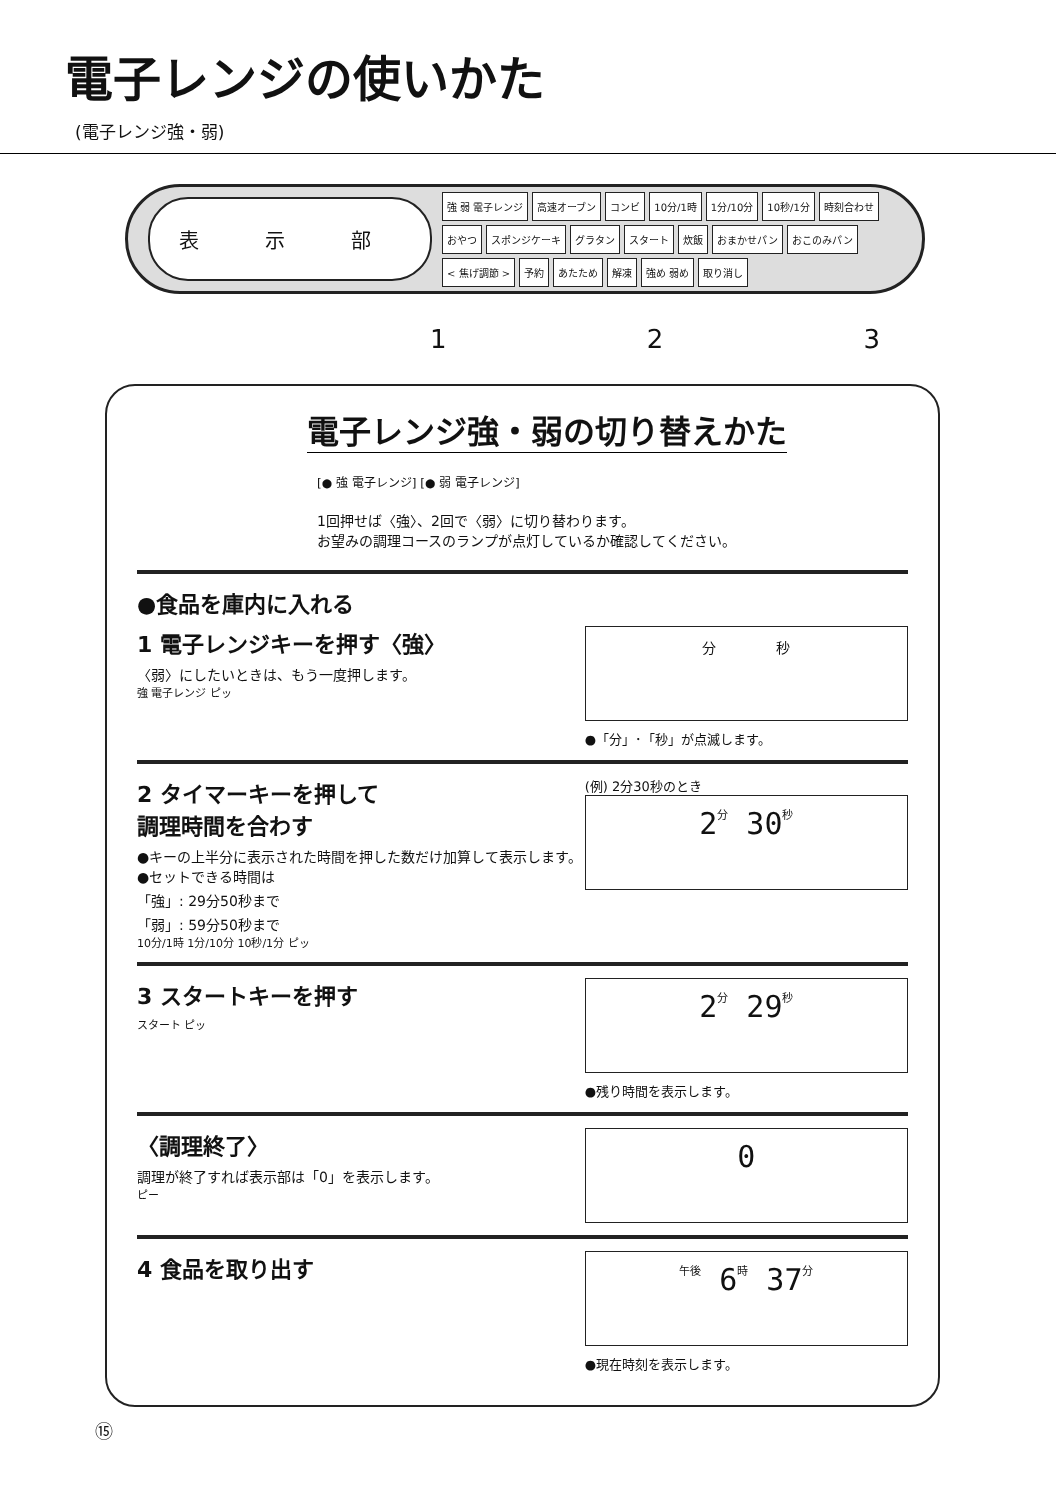電子レンジの使いかた
(電子レンジ強・弱)
表 示 部
強 弱 電子レンジ 高速オーブン コンビ 10分/1時 1分/10分 10秒/1分 時刻合わせ おやつ スポンジケーキ グラタン スタート 炊飯 おまかせパン おこのみパン < 焦げ調節 > 予約 あたため 解凍 強め 弱め 取り消し
1 2 3
電子レンジ強・弱の切り替えかた
[● 強 電子レンジ] [● 弱 電子レンジ]
1回押せば〈強〉、2回で〈弱〉に切り替わります。
お望みの調理コースのランプが点灯しているか確認してください。
●食品を庫内に入れる
1 電子レンジキーを押す〈強〉
〈弱〉にしたいときは、もう一度押します。
強 電子レンジ ピッ
分 秒
●「分」･「秒」が点滅します。
2 タイマーキーを押して
調理時間を合わす
●キーの上半分に表示された時間を押した数だけ加算して表示します。
●セットできる時間は
「強」: 29分50秒まで
「弱」: 59分50秒まで
10分/1時 1分/10分 10秒/1分 ピッ
(例) 2分30秒のとき
2 分 30 秒
3 スタートキーを押す
スタート ピッ
2 分 29 秒
●残り時間を表示します。
〈調理終了〉
調理が終了すれば表示部は「0」を表示します。
ピー
0
4 食品を取り出す
午後 6 時 37 分
●現在時刻を表示します。
⑮